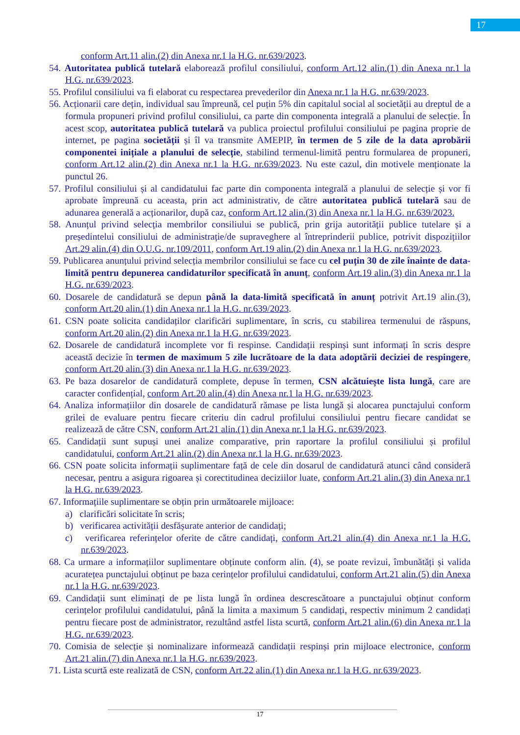17
conform Art.11 alin.(2) din Anexa nr.1 la H.G. nr.639/2023.
54. Autoritatea publică tutelară elaborează profilul consiliului, conform Art.12 alin.(1) din Anexa nr.1 la H.G. nr.639/2023.
55. Profilul consiliului va fi elaborat cu respectarea prevederilor din Anexa nr.1 la H.G. nr.639/2023.
56. Acționarii care dețin, individual sau împreună, cel puțin 5% din capitalul social al societății au dreptul de a formula propuneri privind profilul consiliului, ca parte din componenta integrală a planului de selecție. În acest scop, autoritatea publică tutelară va publica proiectul profilului consiliului pe pagina proprie de internet, pe pagina societății și îl va transmite AMEPIP, în termen de 5 zile de la data aprobării componentei inițiale a planului de selecție, stabilind termenul-limită pentru formularea de propuneri, conform Art.12 alin.(2) din Anexa nr.1 la H.G. nr.639/2023. Nu este cazul, din motivele menționate la punctul 26.
57. Profilul consiliului și al candidatului fac parte din componenta integrală a planului de selecție și vor fi aprobate împreună cu aceasta, prin act administrativ, de către autoritatea publică tutelară sau de adunarea generală a acționarilor, după caz, conform Art.12 alin.(3) din Anexa nr.1 la H.G. nr.639/2023.
58. Anunțul privind selecția membrilor consiliului se publică, prin grija autorității publice tutelare și a președintelui consiliului de administrație/de supraveghere al întreprinderii publice, potrivit dispozițiilor Art.29 alin.(4) din O.U.G. nr.109/2011, conform Art.19 alin.(2) din Anexa nr.1 la H.G. nr.639/2023.
59. Publicarea anunțului privind selecția membrilor consiliului se face cu cel puțin 30 de zile înainte de data-limită pentru depunerea candidaturilor specificată în anunț, conform Art.19 alin.(3) din Anexa nr.1 la H.G. nr.639/2023.
60. Dosarele de candidatură se depun până la data-limită specificată în anunț potrivit Art.19 alin.(3), conform Art.20 alin.(1) din Anexa nr.1 la H.G. nr.639/2023.
61. CSN poate solicita candidaților clarificări suplimentare, în scris, cu stabilirea termenului de răspuns, conform Art.20 alin.(2) din Anexa nr.1 la H.G. nr.639/2023.
62. Dosarele de candidatură incomplete vor fi respinse. Candidații respinși sunt informați în scris despre această decizie în termen de maximum 5 zile lucrătoare de la data adoptării deciziei de respingere, conform Art.20 alin.(3) din Anexa nr.1 la H.G. nr.639/2023.
63. Pe baza dosarelor de candidatură complete, depuse în termen, CSN alcătuiește lista lungă, care are caracter confidențial, conform Art.20 alin.(4) din Anexa nr.1 la H.G. nr.639/2023.
64. Analiza informațiilor din dosarele de candidatură rămase pe lista lungă și alocarea punctajului conform grilei de evaluare pentru fiecare criteriu din cadrul profilului consiliului pentru fiecare candidat se realizează de către CSN, conform Art.21 alin.(1) din Anexa nr.1 la H.G. nr.639/2023.
65. Candidații sunt supuși unei analize comparative, prin raportare la profilul consiliului și profilul candidatului, conform Art.21 alin.(2) din Anexa nr.1 la H.G. nr.639/2023.
66. CSN poate solicita informații suplimentare față de cele din dosarul de candidatură atunci când consideră necesar, pentru a asigura rigoarea și corectitudinea deciziilor luate, conform Art.21 alin.(3) din Anexa nr.1 la H.G. nr.639/2023.
67. Informațiile suplimentare se obțin prin următoarele mijloace:
a) clarificări solicitate în scris;
b) verificarea activității desfășurate anterior de candidați;
c) verificarea referințelor oferite de către candidați, conform Art.21 alin.(4) din Anexa nr.1 la H.G. nr.639/2023.
68. Ca urmare a informațiilor suplimentare obținute conform alin. (4), se poate revizui, îmbunătăți și valida acuratețea punctajului obținut pe baza cerințelor profilului candidatului, conform Art.21 alin.(5) din Anexa nr.1 la H.G. nr.639/2023.
69. Candidații sunt eliminați de pe lista lungă în ordinea descrescătoare a punctajului obținut conform cerințelor profilului candidatului, până la limita a maximum 5 candidați, respectiv minimum 2 candidați pentru fiecare post de administrator, rezultând astfel lista scurtă, conform Art.21 alin.(6) din Anexa nr.1 la H.G. nr.639/2023.
70. Comisia de selecție și nominalizare informează candidații respinși prin mijloace electronice, conform Art.21 alin.(7) din Anexa nr.1 la H.G. nr.639/2023.
71. Lista scurtă este realizată de CSN, conform Art.22 alin.(1) din Anexa nr.1 la H.G. nr.639/2023.
17